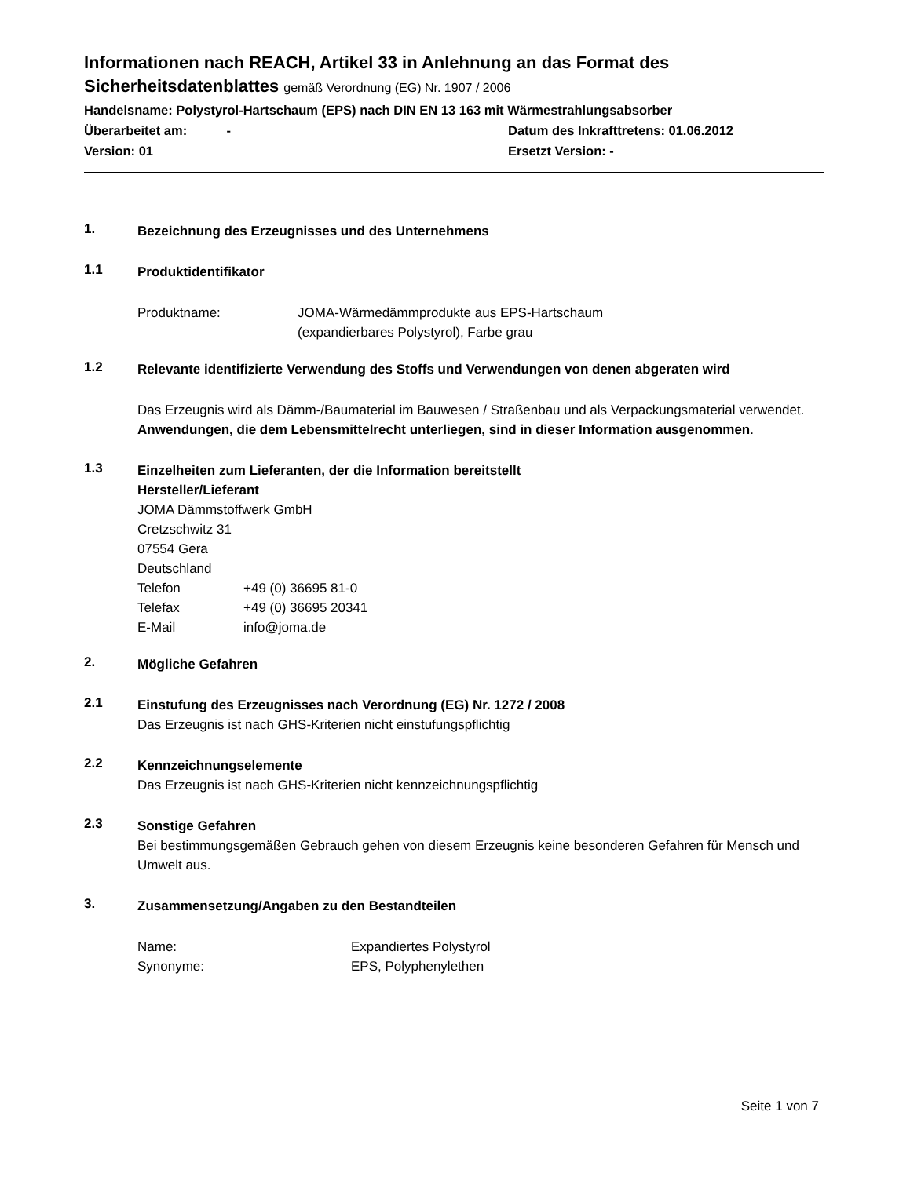Informationen nach REACH, Artikel 33 in Anlehnung an das Format des Sicherheitsdatenblattes gemäß Verordnung (EG) Nr. 1907 / 2006
Handelsname: Polystyrol-Hartschaum (EPS) nach DIN EN 13 163 mit Wärmestrahlungsabsorber
Überarbeitet am: - Datum des Inkrafttretens: 01.06.2012
Version: 01 Ersetzt Version: -
1.
Bezeichnung des Erzeugnisses und des Unternehmens
1.1
Produktidentifikator
Produktname: JOMA-Wärmedämmprodukte aus EPS-Hartschaum
(expandierbares Polystyrol), Farbe grau
1.2
Relevante identifizierte Verwendung des Stoffs und Verwendungen von denen abgeraten wird
Das Erzeugnis wird als Dämm-/Baumaterial im Bauwesen / Straßenbau und als Verpackungsmaterial verwendet. Anwendungen, die dem Lebensmittelrecht unterliegen, sind in dieser Information ausgenommen.
1.3
Einzelheiten zum Lieferanten, der die Information bereitstellt
Hersteller/Lieferant
JOMA Dämmstoffwerk GmbH
Cretzschwitz 31
07554 Gera
Deutschland
Telefon +49 (0) 36695 81-0
Telefax +49 (0) 36695 20341
E-Mail info@joma.de
2.
Mögliche Gefahren
2.1
Einstufung des Erzeugnisses nach Verordnung (EG) Nr. 1272 / 2008
Das Erzeugnis ist nach GHS-Kriterien nicht einstufungspflichtig
2.2
Kennzeichnungselemente
Das Erzeugnis ist nach GHS-Kriterien nicht kennzeichnungspflichtig
2.3
Sonstige Gefahren
Bei bestimmungsgemäßen Gebrauch gehen von diesem Erzeugnis keine besonderen Gefahren für Mensch und Umwelt aus.
3.
Zusammensetzung/Angaben zu den Bestandteilen
Name: Expandiertes Polystyrol
Synonyme: EPS, Polyphenylethen
Seite 1 von 7